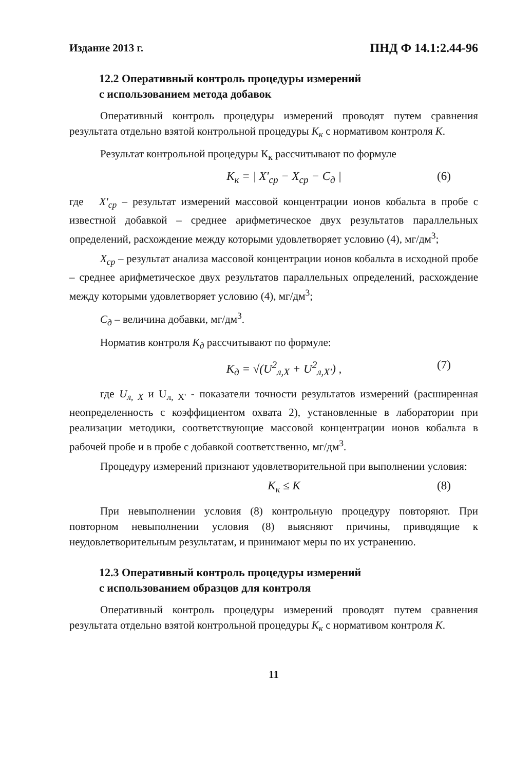Издание 2013 г. ПНД Ф 14.1:2.44-96
12.2 Оперативный контроль процедуры измерений
с использованием метода добавок
Оперативный контроль процедуры измерений проводят путем сравнения результата отдельно взятой контрольной процедуры К<sub>к</sub> с нормативом контроля К.
Результат контрольной процедуры К<sub>к</sub> рассчитывают по формуле
К<sub>к</sub> = | X'<sub>ср</sub> − X<sub>ср</sub> − C<sub>д</sub> | (6)
где X'<sub>ср</sub> – результат измерений массовой концентрации ионов кобальта в пробе с известной добавкой – среднее арифметическое двух результатов параллельных определений, расхождение между которыми удовлетворяет условию (4), мг/дм<sup>3</sup>;
X<sub>ср</sub> – результат анализа массовой концентрации ионов кобальта в исходной пробе – среднее арифметическое двух результатов параллельных определений, расхождение между которыми удовлетворяет условию (4), мг/дм<sup>3</sup>;
C<sub>д</sub> – величина добавки, мг/дм<sup>3</sup>.
Норматив контроля К<sub>д</sub> рассчитывают по формуле:
К<sub>д</sub> = √(U<sup>2</sup><sub>л,X</sub> + U<sup>2</sup><sub>л,X'</sub>) , (7)
где U<sub>л, X</sub> и U<sub>л, X'</sub> - показатели точности результатов измерений (расширенная неопределенность с коэффициентом охвата 2), установленные в лаборатории при реализации методики, соответствующие массовой концентрации ионов кобальта в рабочей пробе и в пробе с добавкой соответственно, мг/дм<sup>3</sup>.
Процедуру измерений признают удовлетворительной при выполнении условия:
К<sub>к</sub> ≤ К (8)
При невыполнении условия (8) контрольную процедуру повторяют. При повторном невыполнении условия (8) выясняют причины, приводящие к неудовлетворительным результатам, и принимают меры по их устранению.
12.3 Оперативный контроль процедуры измерений
с использованием образцов для контроля
Оперативный контроль процедуры измерений проводят путем сравнения результата отдельно взятой контрольной процедуры К<sub>к</sub> с нормативом контроля К.
11